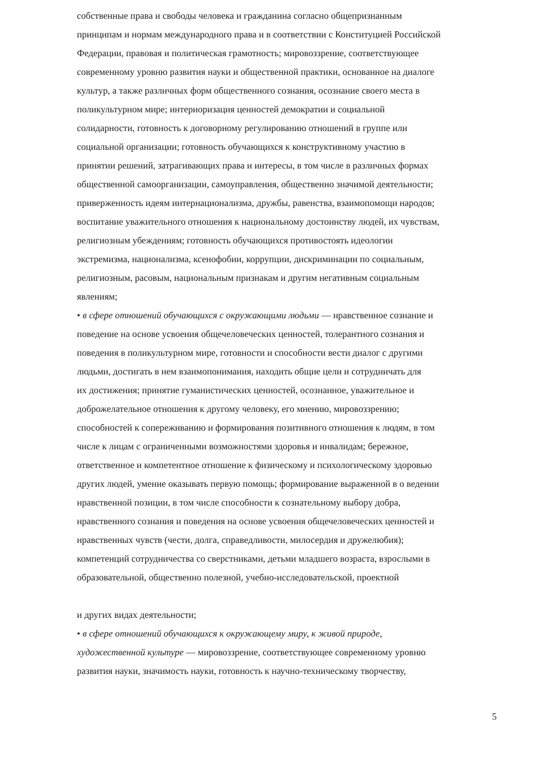собственные права и свободы человека и гражданина согласно общепризнанным
принципам и нормам международного права и в соответствии с Конституцией Российской
Федерации, правовая и политическая грамотность; мировоззрение, соответствующее
современному уровню развития науки и общественной практики, основанное на диалоге
культур, а также различных форм общественного сознания, осознание своего места в
поликультурном мире; интериоризация ценностей демократии и социальной
солидарности, готовность к договорному регулированию отношений в группе или
социальной организации; готовность обучающихся к конструктивному участию в
принятии решений, затрагивающих права и интересы, в том числе в различных формах
общественной самоорганизации, самоуправления, общественно значимой деятельности;
приверженность идеям интернационализма, дружбы, равенства, взаимопомощи народов;
воспитание уважительного отношения к национальному достоинству людей, их чувствам,
религиозным убеждениям; готовность обучающихся противостоять идеологии
экстремизма, национализма, ксенофобии, коррупции, дискриминации по социальным,
религиозным, расовым, национальным признакам и другим негативным социальным
явлениям;
• в сфере отношений обучающихся с окружающими людьми — нравственное сознание и
поведение на основе усвоения общечеловеческих ценностей, толерантного сознания и
поведения в поликультурном мире, готовности и способности вести диалог с другими
людьми, достигать в нем взаимопонимания, находить общие цели и сотрудничать для
их достижения; принятие гуманистических ценностей, осознанное, уважительное и
доброжелательное отношения к другому человеку, его мнению, мировоззрению;
способностей к сопереживанию и формирования позитивного отношения к людям, в том
числе к лицам с ограниченными возможностями здоровья и инвалидам; бережное,
ответственное и компетентное отношение к физическому и психологическому здоровью
других людей, умение оказывать первую помощь; формирование выраженной в о ведении
нравственной позиции, в том числе способности к сознательному выбору добра,
нравственного сознания и поведения на основе усвоения общечеловеческих ценностей и
нравственных чувств (чести, долга, справедливости, милосердия и дружелюбия);
компетенций сотрудничества со сверстниками, детьми младшего возраста, взрослыми в
образовательной, общественно полезной, учебно-исследовательской, проектной
и других видах деятельности;
• в сфере отношений обучающихся к окружающему миру, к живой природе,
художественной культуре — мировоззрение, соответствующее современному уровню
развития науки, значимость науки, готовность к научно-техническому творчеству,
5